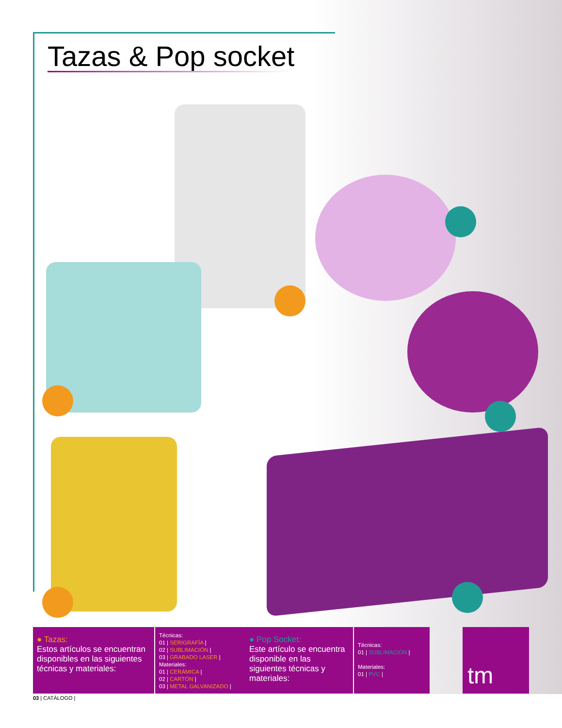Tazas & Pop socket
● Tazas:
Estos artículos se encuentran disponibles en las siguientes técnicas y materiales:
Técnicas:
01 | SERIGRAFÍA |
02 | SUBLIMACIÓN |
03 | GRABADO LASER |
Materiales:
01 | CERÁMICA |
02 | CARTÓN |
03 | METAL GALVANIZADO |
● Pop Socket:
Este artículo se encuentra disponible en las siguientes técnicas y materiales:
Técnicas:
01 | SUBLIMACIÓN |
Materiales:
01 | PVC |
tm
03 | CATÁLOGO |